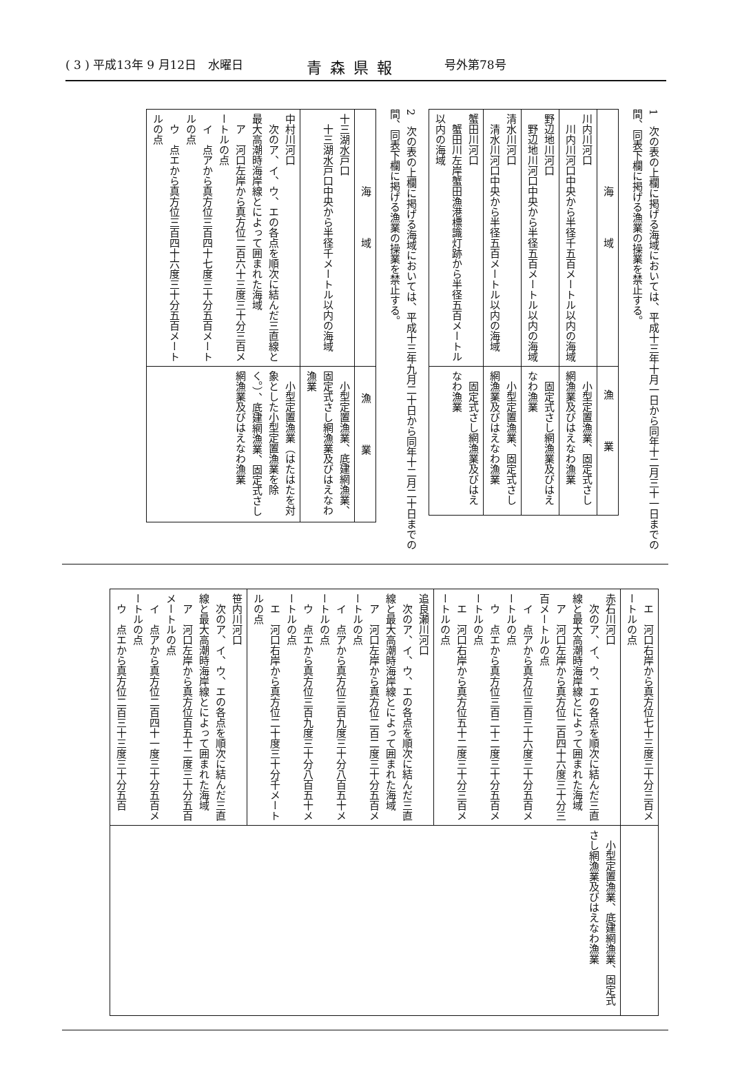( 3 ) 平成13年 9 月12日　水曜日 青森県報 号外第78号
1　次の表の上欄に掲げる海域においては、平成十三年十月一日から同年十二月三十一日までの間、同表下欄に掲げる漁業の操業を禁止する。
| 海域 | 漁業 |
| --- | --- |
| 川内川河口 川内川河口中央から半径千五百メートル以内の海域 | 小型定置漁業、固定式さし網漁業及びはえなわ漁業 |
| 野辺地川河口 野辺地川河口中央から半径五百メートル以内の海域 | 固定式さし網漁業及びはえなわ漁業 |
| 清水川河口 清水川河口中央から半径五百メートル以内の海域 | 小型定置漁業、固定式さし網漁業及びはえなわ漁業 |
| 蟹田川河口 蟹田川左岸蟹田漁港標識灯跡から半径五百メートル以内の海域 | 固定式さし網漁業及びはえなわ漁業 |
2　次の表の上欄に掲げる海域においては、平成十三年九月二十日から同年十二月二十日までの間、同表下欄に掲げる漁業の操業を禁止する。
| 海域 | 漁業 |
| --- | --- |
| 十三湖水戸口 十三湖水戸口中央から半径千メートル以内の海域 | 小型定置漁業、底建網漁業、固定式さし網漁業及びはえなわ漁業 |
| 中村川河口 次のア、イ、ウ、エの各点を順次に結んだ三直線と最大高潮時海岸線とによって囲まれた海域 ア 河口左岸から真方位二百六十三度三十分三百メートルの点 イ 点アから真方位三百四十七度三十分五百メートルの点 ウ 点エから真方位三百四十六度三十分五百メートルの点 | 小型定置漁業（はたはたを対象とした小型定置漁業を除く。）、底建網漁業、固定式さし網漁業及びはえなわ漁業 |
| エ 河口右岸から真方位七十三度三十分三百メートルの点 | |
| 赤石川河口 次のア、イ、ウ、エの各点を順次に結んだ三直線と最大高潮時海岸線とによって囲まれた海域 ア 河口左岸から真方位二百四十六度三十分三百メートルの点 イ 点アから真方位三百三十六度三十分五百メートルの点 ウ 点エから真方位三百二十二度三十分五百メートルの点 エ 河口右岸から真方位五十二度三十分三百メートルの点 | 小型定置漁業、底建網漁業、固定式さし網漁業及びはえなわ漁業 |
| 追良瀬川河口 次のア、イ、ウ、エの各点を順次に結んだ三直線と最大高潮時海岸線とによって囲まれた海域 ア 河口左岸から真方位二百二度三十分五百メートルの点 イ 点アから真方位三百九度三十分八百五十メートルの点 ウ 点エから真方位三百九度三十分八百五十メートルの点 エ 河口右岸から真方位二十度三十分千メートルの点 | |
| 笹内川河口 次のア、イ、ウ、エの各点を順次に結んだ三直線と最大高潮時海岸線とによって囲まれた海域 ア 河口左岸から真方位百五十二度三十分五百メートルの点 イ 点アから真方位二百四十一度三十分五百メートルの点 ウ 点エから真方位二百三十三度三十分五百 | |